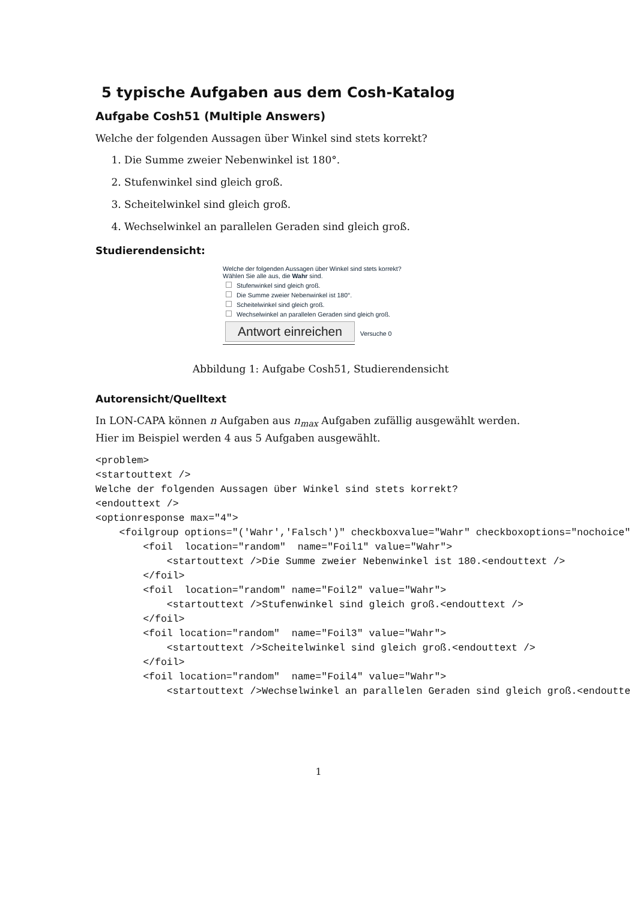5 typische Aufgaben aus dem Cosh-Katalog
Aufgabe Cosh51 (Multiple Answers)
Welche der folgenden Aussagen über Winkel sind stets korrekt?
1. Die Summe zweier Nebenwinkel ist 180°.
2. Stufenwinkel sind gleich groß.
3. Scheitelwinkel sind gleich groß.
4. Wechselwinkel an parallelen Geraden sind gleich groß.
Studierendensicht:
Welche der folgenden Aussagen über Winkel sind stets korrekt?
Wählen Sie alle aus, die Wahr sind.
Stufenwinkel sind gleich groß.
Die Summe zweier Nebenwinkel ist 180°.
Scheitelwinkel sind gleich groß.
Wechselwinkel an parallelen Geraden sind gleich groß.
Antwort einreichen Versuche 0
Abbildung 1: Aufgabe Cosh51, Studierendensicht
Autorensicht/Quelltext
In LON-CAPA können n Aufgaben aus n<sub>max</sub> Aufgaben zufällig ausgewählt werden. Hier im Beispiel werden 4 aus 5 Aufgaben ausgewählt.
<problem>
<startouttext />
Welche der folgenden Aussagen über Winkel sind stets korrekt?
<endouttext />
<optionresponse max="4">
    <foilgroup options="('Wahr','Falsch')" checkboxvalue="Wahr" checkboxoptions="nochoice"
        <foil  location="random"  name="Foil1" value="Wahr">
            <startouttext />Die Summe zweier Nebenwinkel ist 180.<endouttext />
        </foil>
        <foil  location="random" name="Foil2" value="Wahr">
            <startouttext />Stufenwinkel sind gleich groß.<endouttext />
        </foil>
        <foil location="random"  name="Foil3" value="Wahr">
            <startouttext />Scheitelwinkel sind gleich groß.<endouttext />
        </foil>
        <foil location="random"  name="Foil4" value="Wahr">
            <startouttext />Wechselwinkel an parallelen Geraden sind gleich groß.<endoutte
1